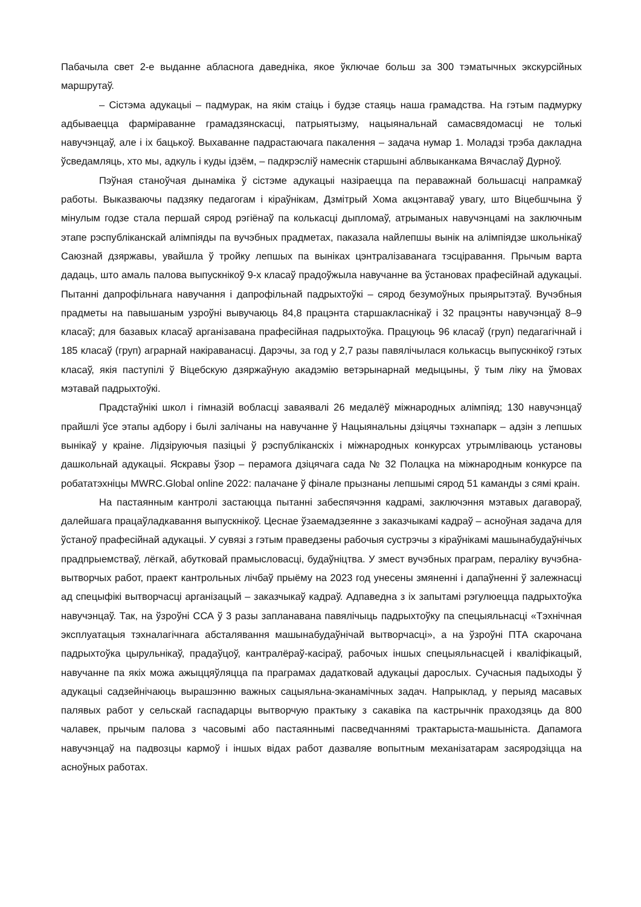Пабачыла свет 2-е выданне абласнога даведніка, якое ўключае больш за 300 тэматычных экскурсійных маршрутаў.
– Сістэма адукацыі – падмурак, на якім стаіць і будзе стаяць наша грамадства. На гэтым падмурку адбываецца фарміраванне грамадзянскасці, патрыятызму, нацыянальнай самасвядомасці не толькі навучэнцаў, але і іх бацькоў. Выхаванне падрастаючага пакалення – задача нумар 1. Моладзі трэба дакладна ўсведамляць, хто мы, адкуль і куды ідзём, – падкрэсліў намеснік старшыні аблвыканкама Вячаслаў Дурноў.
Пэўная станоўчая дынаміка ў сістэме адукацыі назіраецца па пераважнай большасці напрамкаў работы. Выказваючы падзяку педагогам і кіраўнікам, Дзмітрый Хома акцэнтаваў увагу, што Віцебшчына ў мінулым годзе стала першай сярод рэгіёнаў па колькасці дыпломаў, атрыманых навучэнцамі на заключным этапе рэспубліканскай алімпіяды па вучэбных прадметах, паказала найлепшы вынік на алімпіядзе школьнікаў Саюзнай дзяржавы, увайшла ў тройку лепшых па выніках цэнтралізаванага тэсціравання. Прычым варта дадаць, што амаль палова выпускнікоў 9-х класаў прадоўжыла навучанне ва ўстановах прафесійнай адукацыі. Пытанні дапрофільнага навучання і дапрофільнай падрыхтоўкі – сярод безумоўных прыярытэтаў. Вучэбныя прадметы на павышаным узроўні вывучаюць 84,8 працэнта старшакласнікаў і 32 працэнты навучэнцаў 8–9 класаў; для базавых класаў арганізавана прафесійная падрыхтоўка. Працуюць 96 класаў (груп) педагагічнай і 185 класаў (груп) аграрнай накіраванасці. Дарэчы, за год у 2,7 разы павялічылася колькасць выпускнікоў гэтых класаў, якія паступілі ў Віцебскую дзяржаўную акадэмію ветэрынарнай медыцыны, ў тым ліку на ўмовах мэтавай падрыхтоўкі.
Прадстаўнікі школ і гімназій вобласці заваявалі 26 медалёў міжнародных алімпіяд; 130 навучэнцаў прайшлі ўсе этапы адбору і былі залічаны на навучанне ў Нацыянальны дзіцячы тэхнапарк – адзін з лепшых вынікаў у краіне. Лідзіруючыя пазіцыі ў рэспубліканскіх і міжнародных конкурсах утрымліваюць установы дашкольнай адукацыі. Яскравы ўзор – перамога дзіцячага сада № 32 Полацка на міжнародным конкурсе па робататэхніцы MWRC.Global online 2022: палачане ў фінале прызнаны лепшымі сярод 51 каманды з сямі краін.
На пастаянным кантролі застаюцца пытанні забеспячэння кадрамі, заключэння мэтавых дагавораў, далейшага працаўладкавання выпускнікоў. Цеснае ўзаемадзеянне з заказчыкамі кадраў – асноўная задача для ўстаноў прафесійнай адукацыі. У сувязі з гэтым праведзены рабочыя сустрэчы з кіраўнікамі машынабудаўнічых прадпрыемстваў, лёгкай, абутковай прамысловасці, будаўніцтва. У змест вучэбных праграм, пераліку вучэбна-вытворчых работ, праект кантрольных лічбаў прыёму на 2023 год унесены змяненні і дапаўненні ў залежнасці ад спецыфікі вытворчасці арганізацый – заказчыкаў кадраў. Адпаведна з іх запытамі рэгулюецца падрыхтоўка навучэнцаў. Так, на ўзроўні ССА ў 3 разы запланавана павялічыць падрыхтоўку па спецыяльнасці «Тэхнічная эксплуатацыя тэхналагічнага абсталявання машынабудаўнічай вытворчасці», а на ўзроўні ПТА скарочана падрыхтоўка цырульнікаў, прадаўцоў, кантралёраў-касіраў, рабочых іншых спецыяльнасцей і кваліфікацый, навучанне па якіх можа ажыццяўляцца па праграмах дадатковай адукацыі дарослых. Сучасныя падыходы ў адукацыі садзейнічаюць вырашэнню важных сацыяльна-эканамічных задач. Напрыклад, у перыяд масавых палявых работ у сельскай гаспадарцы вытворчую практыку з сакавіка па кастрычнік праходзяць да 800 чалавек, прычым палова з часовымі або пастаяннымі пасведчаннямі трактарыста-машыніста. Дапамога навучэнцаў на падвозцы кармоў і іншых відах работ дазваляе вопытным механізатарам засяродзіцца на асноўных работах.